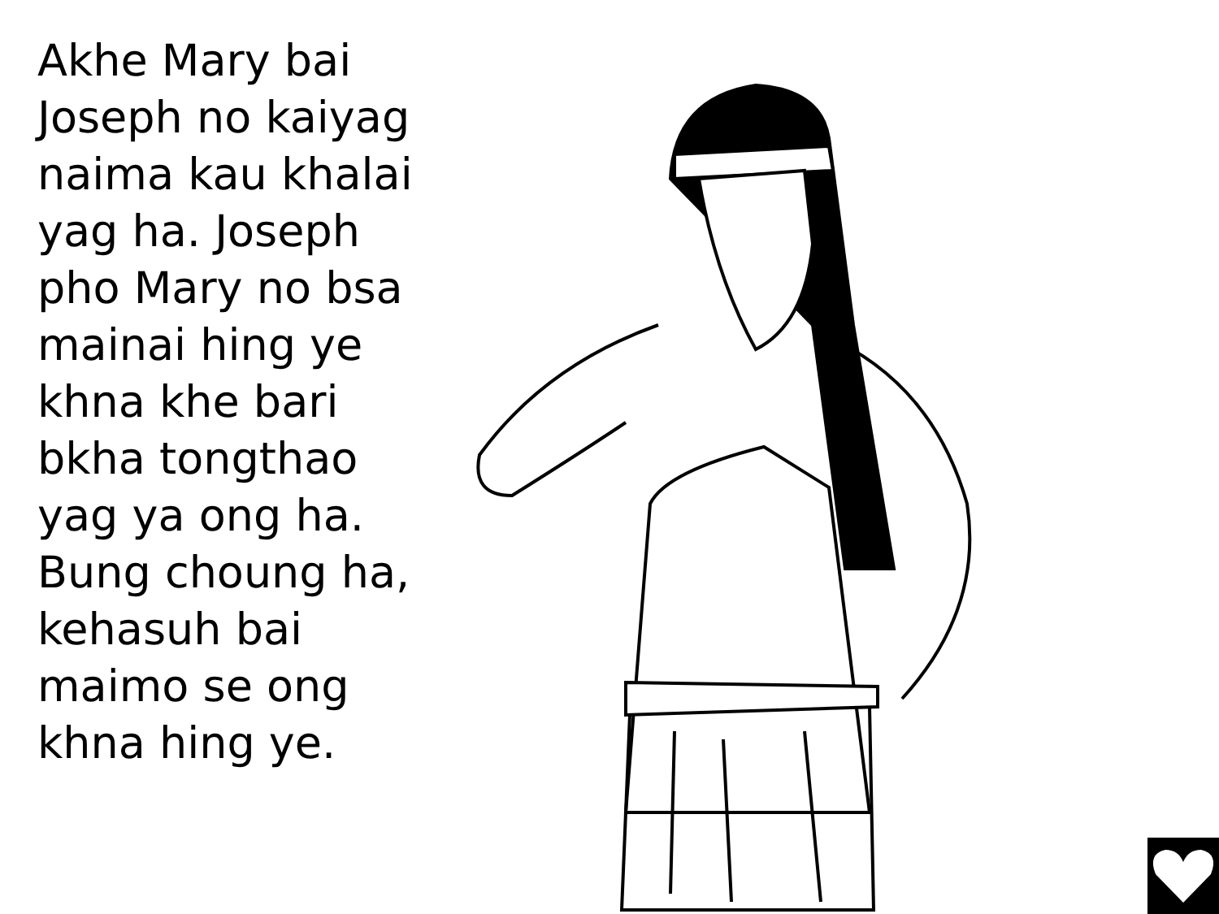Akhe Mary bai Joseph no kaiyag naima kau khalai yag ha. Joseph pho Mary no bsa mainai hing ye khna khe bari bkha tongthao yag ya ong ha. Bung choung ha, kehasuh bai maimo se ong khna hing ye.